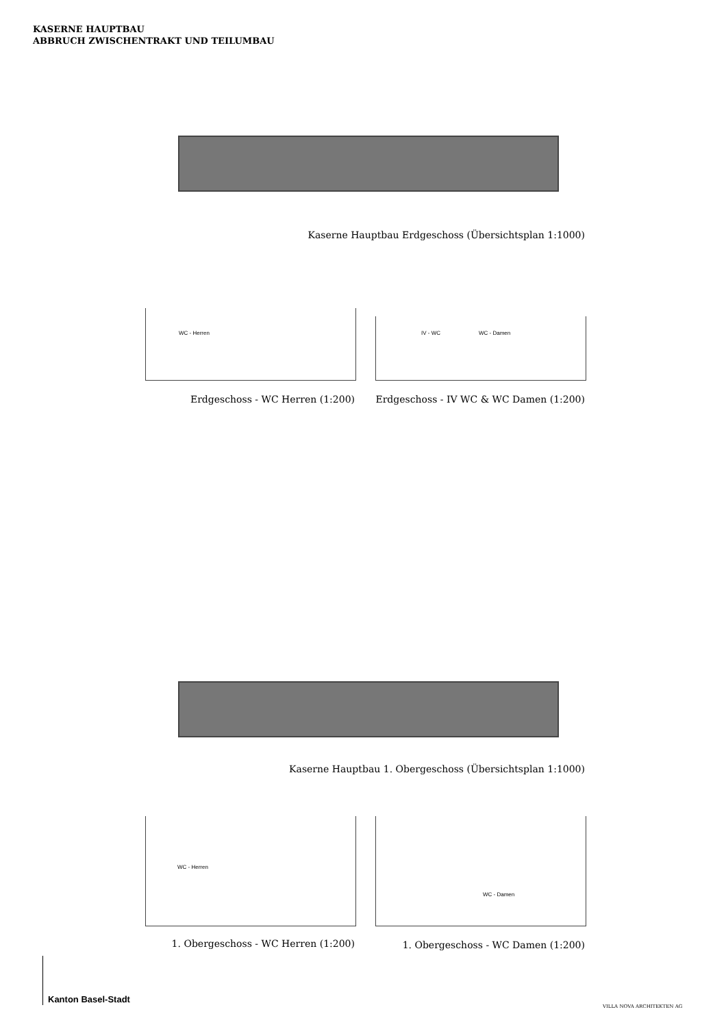KASERNE HAUPTBAU
ABBRUCH ZWISCHENTRAKT UND TEILUMBAU
Kaserne Hauptbau Erdgeschoss (Übersichtsplan 1:1000)
WC - Herren
IV - WC WC - Damen
Erdgeschoss - WC Herren (1:200)
Erdgeschoss - IV WC & WC Damen (1:200)
Kaserne Hauptbau 1. Obergeschoss (Übersichtsplan 1:1000)
WC - Herren WC - Damen
1. Obergeschoss - WC Herren (1:200) 1. Obergeschoss - WC Damen (1:200)
Kanton Basel-Stadt
VILLA NOVA ARCHITEKTEN AG